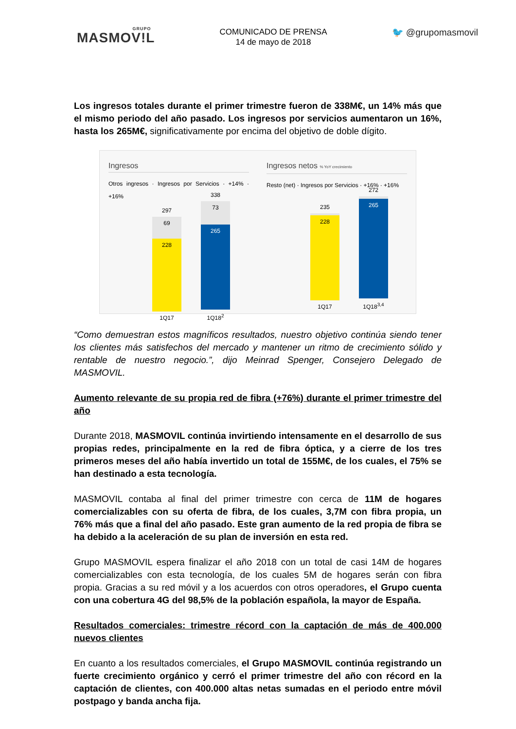GRUPO
MASMOV!L
COMUNICADO DE PRENSA
14 de mayo de 2018
🐦 @grupomasmovil
Los ingresos totales durante el primer trimestre fueron de 338M€, un 14% más que el mismo periodo del año pasado. Los ingresos por servicios aumentaron un 16%, hasta los 265M€, significativamente por encima del objetivo de doble dígito.
Ingresos
Otros ingresos · Ingresos por Servicios · +14% · +16%
297
69
228
1Q17
338
73
265
1Q18<sup>2</sup>
Ingresos netos % YoY crecimiento
Resto (net) · Ingresos por Servicios · +16% · +16%
235
228
1Q17
272
265
1Q18<sup>3,4</sup>
“Como demuestran estos magníficos resultados, nuestro objetivo continúa siendo tener los clientes más satisfechos del mercado y mantener un ritmo de crecimiento sólido y rentable de nuestro negocio.”, dijo Meinrad Spenger, Consejero Delegado de MASMOVIL.
Aumento relevante de su propia red de fibra (+76%) durante el primer trimestre del año
Durante 2018, MASMOVIL continúa invirtiendo intensamente en el desarrollo de sus propias redes, principalmente en la red de fibra óptica, y a cierre de los tres primeros meses del año había invertido un total de 155M€, de los cuales, el 75% se han destinado a esta tecnología.
MASMOVIL contaba al final del primer trimestre con cerca de 11M de hogares comercializables con su oferta de fibra, de los cuales, 3,7M con fibra propia, un 76% más que a final del año pasado. Este gran aumento de la red propia de fibra se ha debido a la aceleración de su plan de inversión en esta red.
Grupo MASMOVIL espera finalizar el año 2018 con un total de casi 14M de hogares comercializables con esta tecnología, de los cuales 5M de hogares serán con fibra propia. Gracias a su red móvil y a los acuerdos con otros operadores, el Grupo cuenta con una cobertura 4G del 98,5% de la población española, la mayor de España.
Resultados comerciales: trimestre récord con la captación de más de 400.000 nuevos clientes
En cuanto a los resultados comerciales, el Grupo MASMOVIL continúa registrando un fuerte crecimiento orgánico y cerró el primer trimestre del año con récord en la captación de clientes, con 400.000 altas netas sumadas en el periodo entre móvil postpago y banda ancha fija.